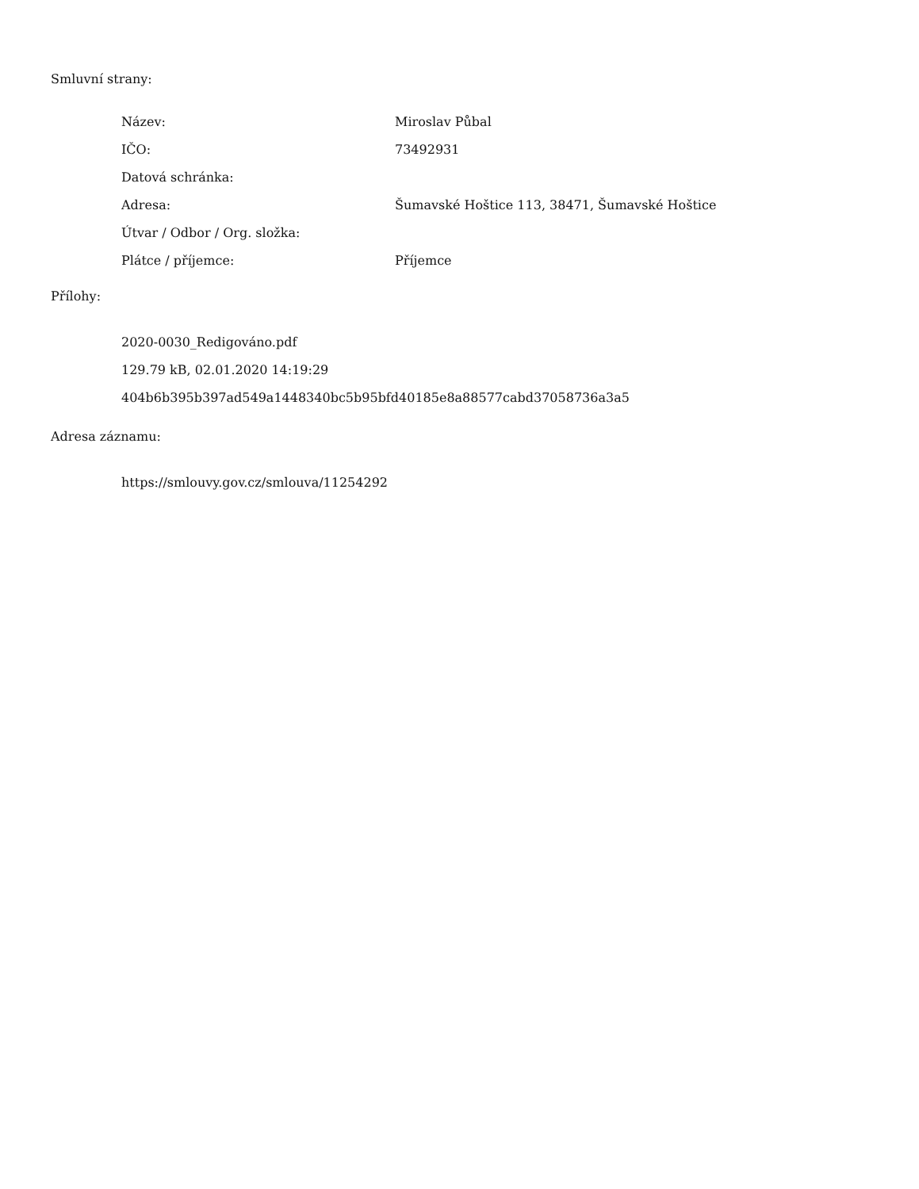Smluvní strany:
| Název: | Miroslav Půbal |
| IČO: | 73492931 |
| Datová schránka: | |
| Adresa: | Šumavské Hoštice 113, 38471, Šumavské Hoštice |
| Útvar / Odbor / Org. složka: | |
| Plátce / příjemce: | Příjemce |
Přílohy:
2020-0030_Redigováno.pdf
129.79 kB, 02.01.2020 14:19:29
404b6b395b397ad549a1448340bc5b95bfd40185e8a88577cabd37058736a3a5
Adresa záznamu:
https://smlouvy.gov.cz/smlouva/11254292